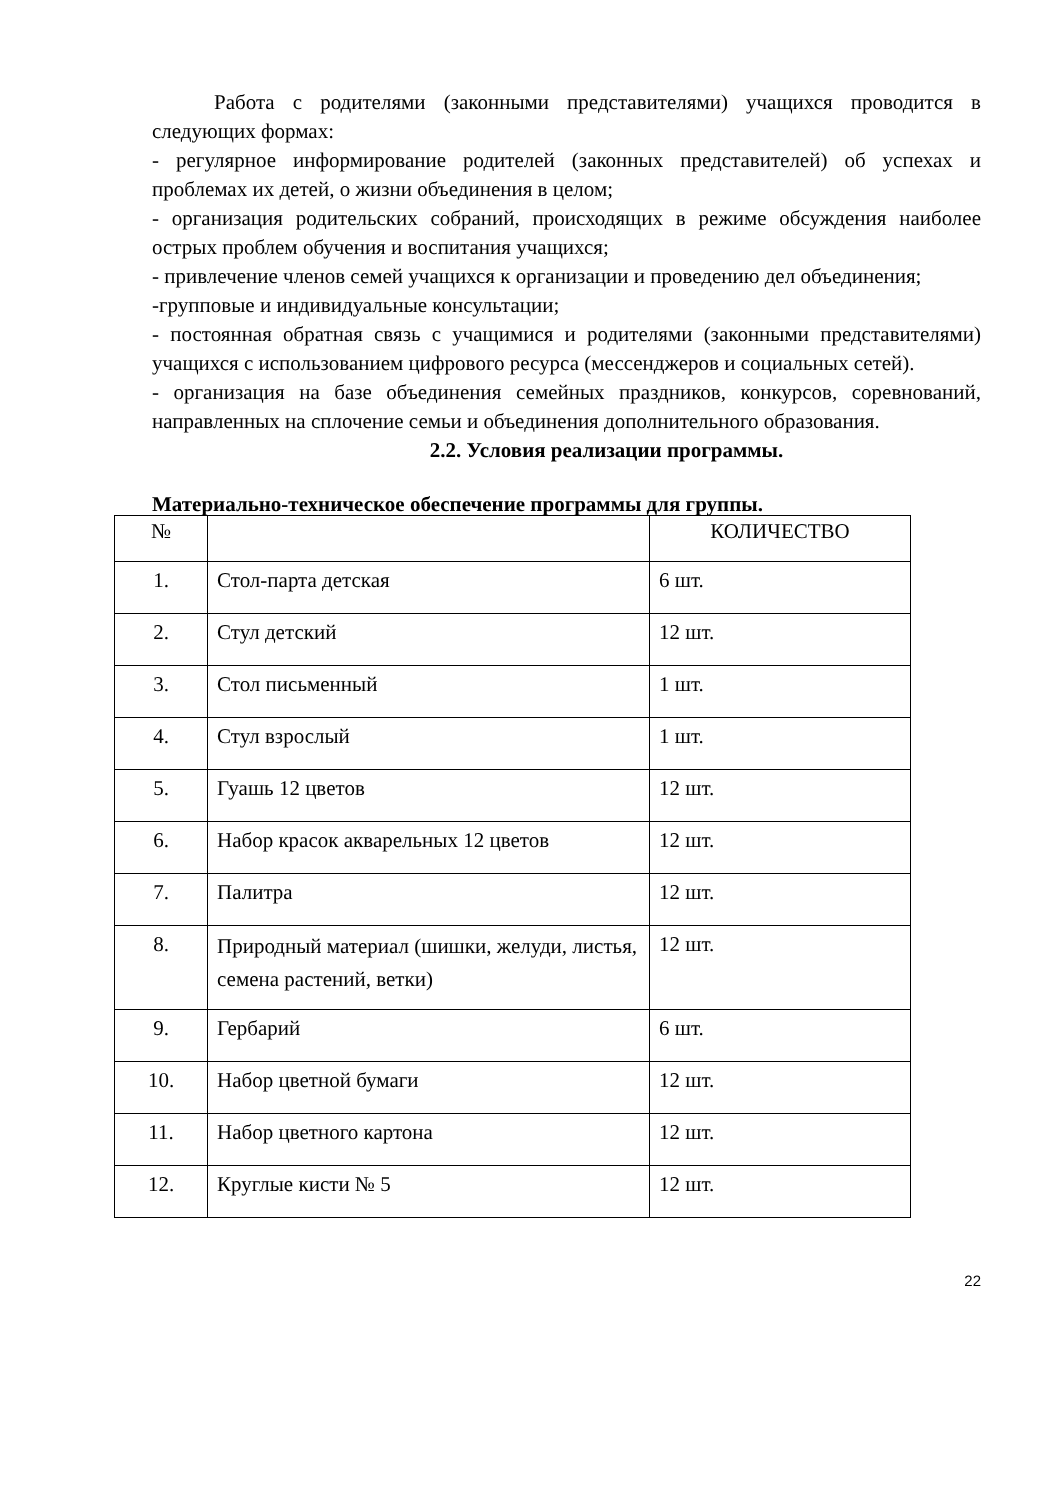Работа с родителями (законными представителями) учащихся проводится в следующих формах:
- регулярное информирование родителей (законных представителей) об успехах и проблемах их детей, о жизни объединения в целом;
- организация родительских собраний, происходящих в режиме обсуждения наиболее острых проблем обучения и воспитания учащихся;
- привлечение членов семей учащихся к организации и проведению дел объединения;
-групповые и индивидуальные консультации;
- постоянная обратная связь с учащимися и родителями (законными представителями) учащихся с использованием цифрового ресурса (мессенджеров и социальных сетей).
- организация на базе объединения семейных праздников, конкурсов, соревнований, направленных на сплочение семьи и объединения дополнительного образования.
2.2. Условия реализации программы.
Материально-техническое обеспечение программы для группы.
| № | | КОЛИЧЕСТВО |
| --- | --- | --- |
| 1. | Стол-парта детская | 6 шт. |
| 2. | Стул детский | 12 шт. |
| 3. | Стол письменный | 1 шт. |
| 4. | Стул взрослый | 1 шт. |
| 5. | Гуашь 12 цветов | 12 шт. |
| 6. | Набор красок акварельных 12 цветов | 12 шт. |
| 7. | Палитра | 12 шт. |
| 8. | Природный материал (шишки, желуди, листья, семена растений, ветки) | 12 шт. |
| 9. | Гербарий | 6 шт. |
| 10. | Набор цветной бумаги | 12 шт. |
| 11. | Набор цветного картона | 12 шт. |
| 12. | Круглые кисти № 5 | 12 шт. |
22